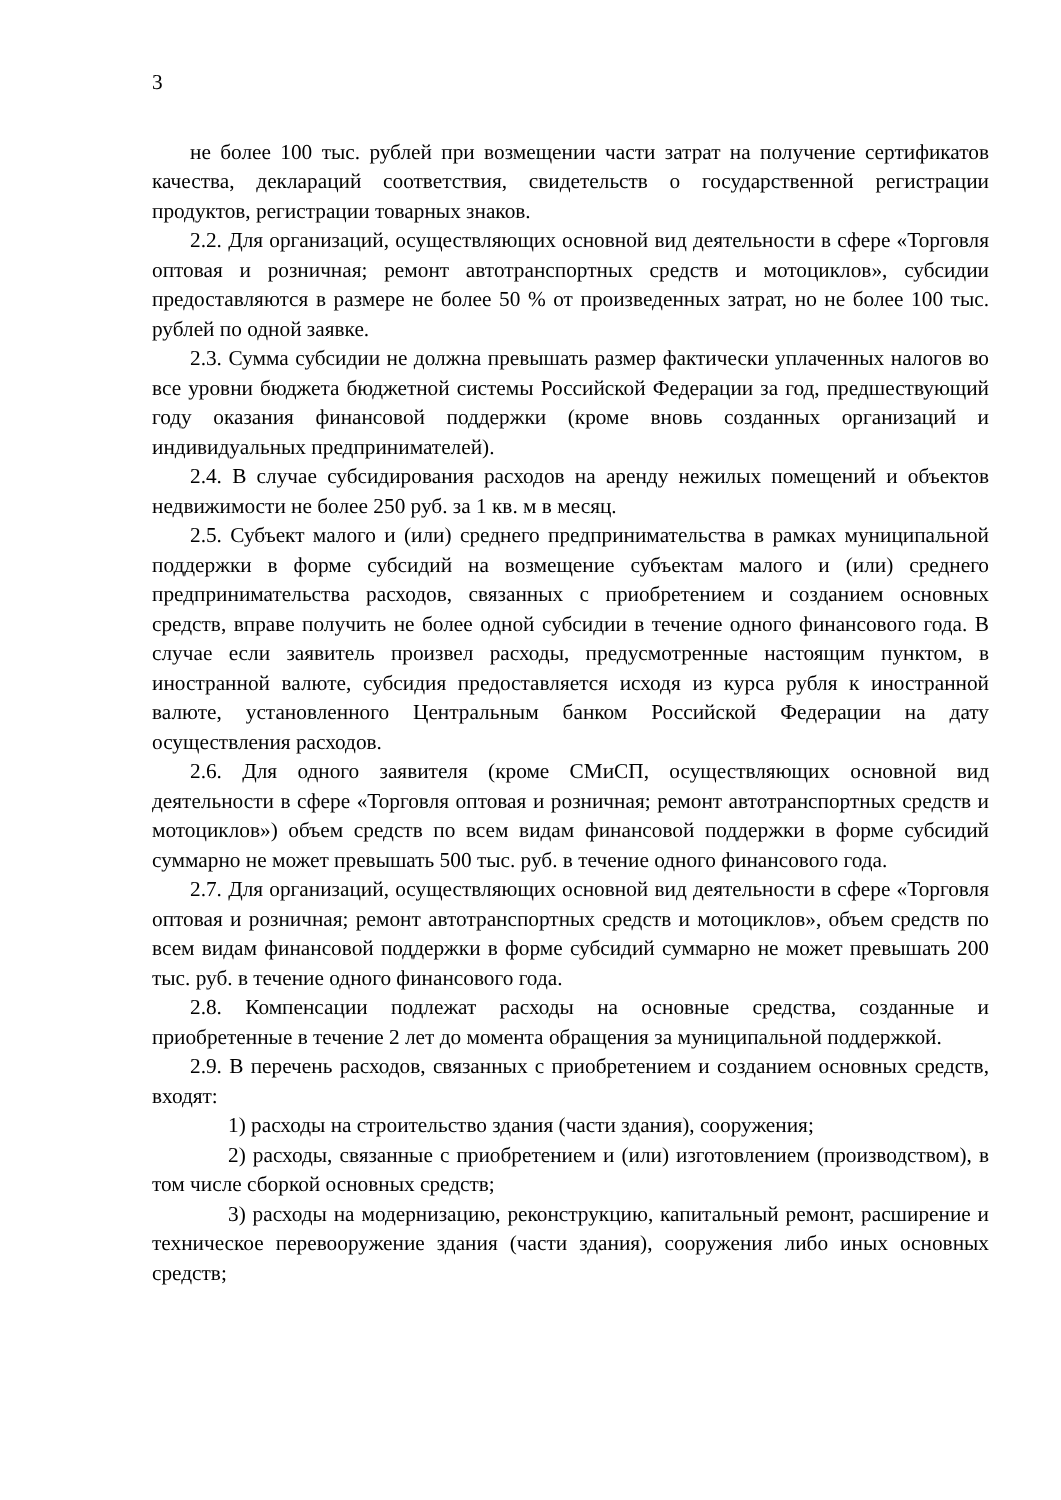3
не более 100 тыс. рублей при возмещении части затрат на получение сертификатов качества, деклараций соответствия, свидетельств о государственной регистрации продуктов, регистрации товарных знаков.
2.2. Для организаций, осуществляющих основной вид деятельности в сфере «Торговля оптовая и розничная; ремонт автотранспортных средств и мотоциклов», субсидии предоставляются в размере не более 50 % от произведенных затрат, но не более 100 тыс. рублей по одной заявке.
2.3. Сумма субсидии не должна превышать размер фактически уплаченных налогов во все уровни бюджета бюджетной системы Российской Федерации за год, предшествующий году оказания финансовой поддержки (кроме вновь созданных организаций и индивидуальных предпринимателей).
2.4. В случае субсидирования расходов на аренду нежилых помещений и объектов недвижимости не более 250 руб. за 1 кв. м в месяц.
2.5. Субъект малого и (или) среднего предпринимательства в рамках муниципальной поддержки в форме субсидий на возмещение субъектам малого и (или) среднего предпринимательства расходов, связанных с приобретением и созданием основных средств, вправе получить не более одной субсидии в течение одного финансового года. В случае если заявитель произвел расходы, предусмотренные настоящим пунктом, в иностранной валюте, субсидия предоставляется исходя из курса рубля к иностранной валюте, установленного Центральным банком Российской Федерации на дату осуществления расходов.
2.6. Для одного заявителя (кроме СМиСП, осуществляющих основной вид деятельности в сфере «Торговля оптовая и розничная; ремонт автотранспортных средств и мотоциклов») объем средств по всем видам финансовой поддержки в форме субсидий суммарно не может превышать 500 тыс. руб. в течение одного финансового года.
2.7. Для организаций, осуществляющих основной вид деятельности в сфере «Торговля оптовая и розничная; ремонт автотранспортных средств и мотоциклов», объем средств по всем видам финансовой поддержки в форме субсидий суммарно не может превышать 200 тыс. руб. в течение одного финансового года.
2.8. Компенсации подлежат расходы на основные средства, созданные и приобретенные в течение 2 лет до момента обращения за муниципальной поддержкой.
2.9. В перечень расходов, связанных с приобретением и созданием основных средств, входят:
1) расходы на строительство здания (части здания), сооружения;
2) расходы, связанные с приобретением и (или) изготовлением (производством), в том числе сборкой основных средств;
3) расходы на модернизацию, реконструкцию, капитальный ремонт, расширение и техническое перевооружение здания (части здания), сооружения либо иных основных средств;